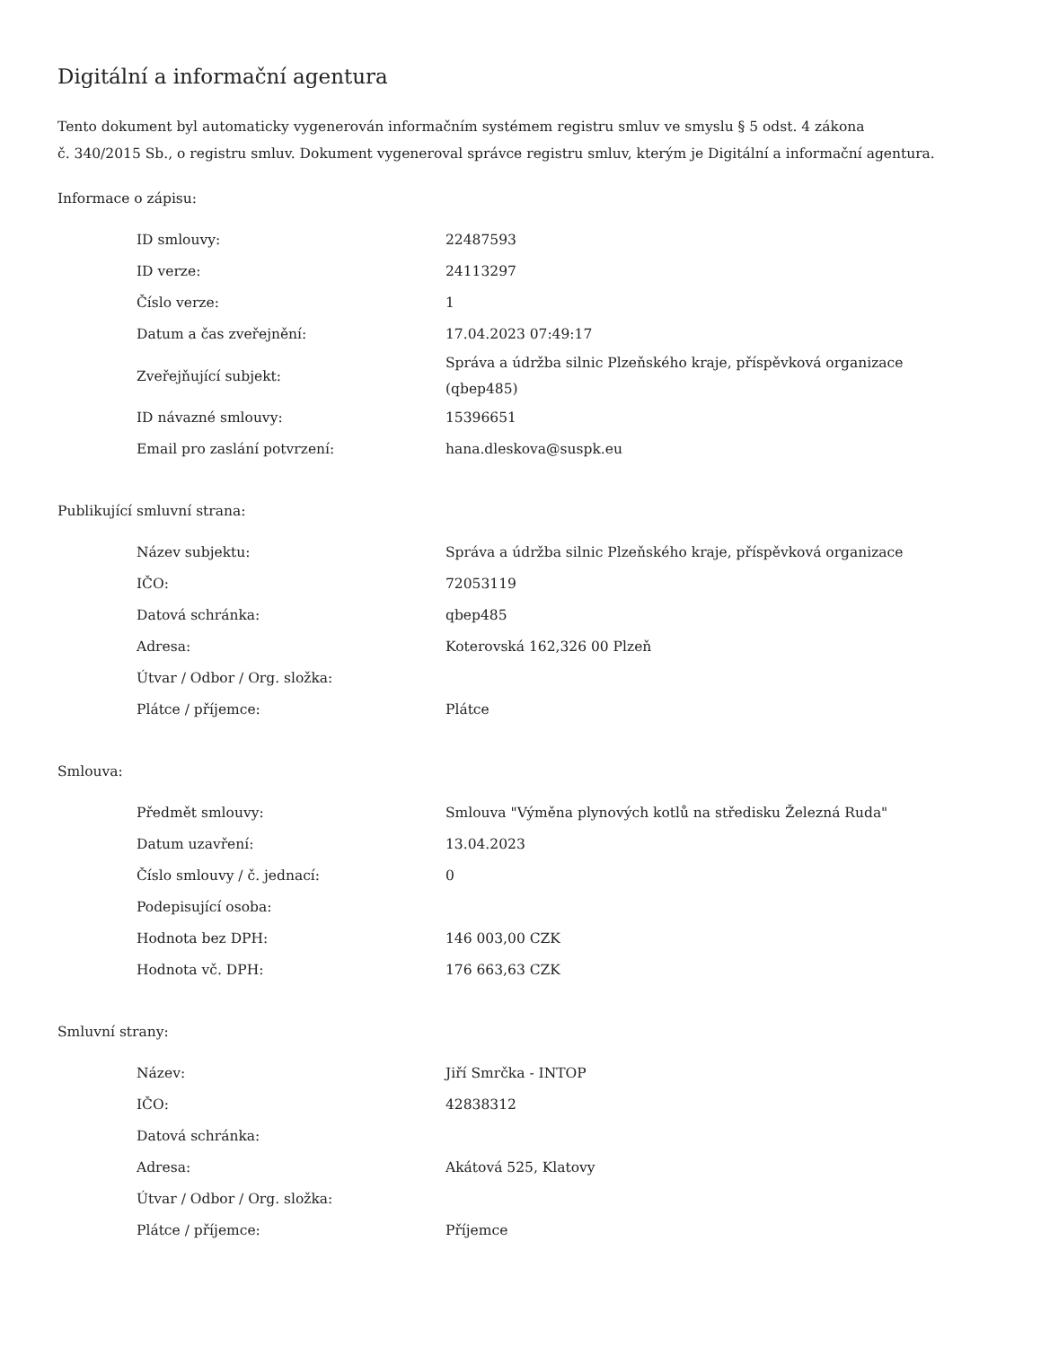Digitální a informační agentura
Tento dokument byl automaticky vygenerován informačním systémem registru smluv ve smyslu § 5 odst. 4 zákona
č. 340/2015 Sb., o registru smluv. Dokument vygeneroval správce registru smluv, kterým je Digitální a informační agentura.
Informace o zápisu:
| ID smlouvy: | 22487593 |
| ID verze: | 24113297 |
| Číslo verze: | 1 |
| Datum a čas zveřejnění: | 17.04.2023 07:49:17 |
| Zveřejňující subjekt: | Správa a údržba silnic Plzeňského kraje, příspěvková organizace (qbep485) |
| ID návazné smlouvy: | 15396651 |
| Email pro zaslání potvrzení: | hana.dleskova@suspk.eu |
Publikující smluvní strana:
| Název subjektu: | Správa a údržba silnic Plzeňského kraje, příspěvková organizace |
| IČO: | 72053119 |
| Datová schránka: | qbep485 |
| Adresa: | Koterovská 162,326 00 Plzeň |
| Útvar / Odbor / Org. složka: | |
| Plátce / příjemce: | Plátce |
Smlouva:
| Předmět smlouvy: | Smlouva "Výměna plynových kotlů na středisku Železná Ruda" |
| Datum uzavření: | 13.04.2023 |
| Číslo smlouvy / č. jednací: | 0 |
| Podepisující osoba: | |
| Hodnota bez DPH: | 146 003,00 CZK |
| Hodnota vč. DPH: | 176 663,63 CZK |
Smluvní strany:
| Název: | Jiří Smrčka - INTOP |
| IČO: | 42838312 |
| Datová schránka: | |
| Adresa: | Akátová 525, Klatovy |
| Útvar / Odbor / Org. složka: | |
| Plátce / příjemce: | Příjemce |